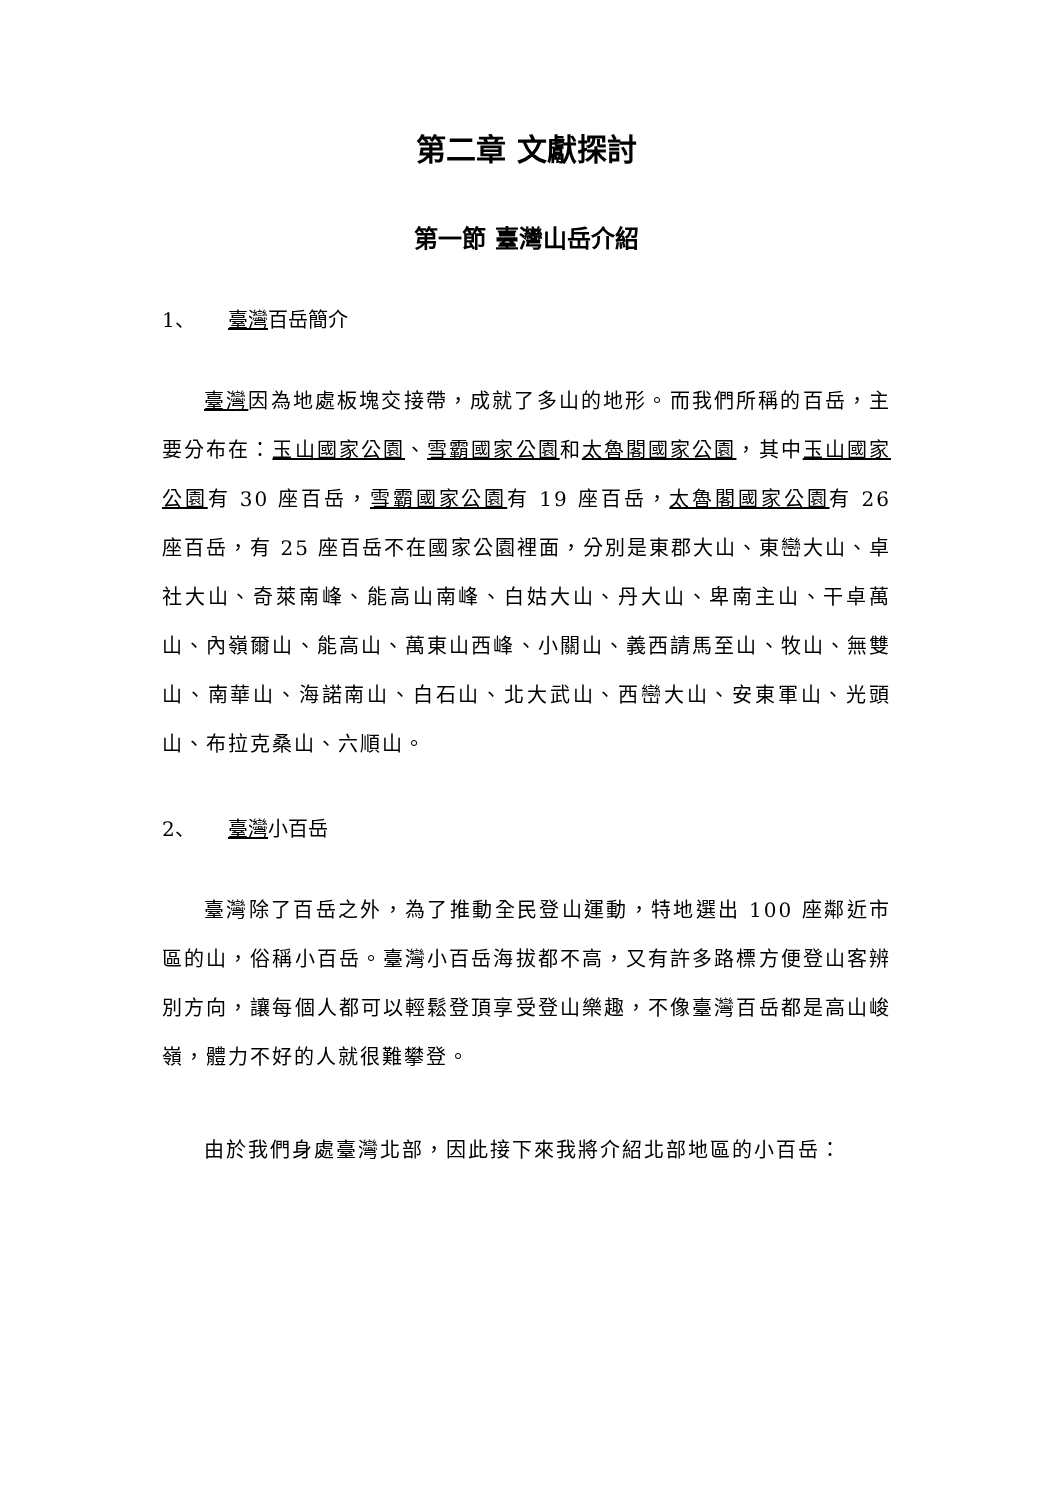第二章 文獻探討
第一節 臺灣山岳介紹
1、 臺灣百岳簡介
臺灣因為地處板塊交接帶，成就了多山的地形。而我們所稱的百岳，主要分布在：玉山國家公園、雪霸國家公園和太魯閣國家公園，其中玉山國家公園有 30 座百岳，雪霸國家公園有 19 座百岳，太魯閣國家公園有 26 座百岳，有 25 座百岳不在國家公園裡面，分別是東郡大山、東巒大山、卓社大山、奇萊南峰、能高山南峰、白姑大山、丹大山、卑南主山、干卓萬山、內嶺爾山、能高山、萬東山西峰、小關山、義西請馬至山、牧山、無雙山、南華山、海諾南山、白石山、北大武山、西巒大山、安東軍山、光頭山、布拉克桑山、六順山。
2、 臺灣小百岳
臺灣除了百岳之外，為了推動全民登山運動，特地選出 100 座鄰近市區的山，俗稱小百岳。臺灣小百岳海拔都不高，又有許多路標方便登山客辨別方向，讓每個人都可以輕鬆登頂享受登山樂趣，不像臺灣百岳都是高山峻嶺，體力不好的人就很難攀登。
由於我們身處臺灣北部，因此接下來我將介紹北部地區的小百岳：